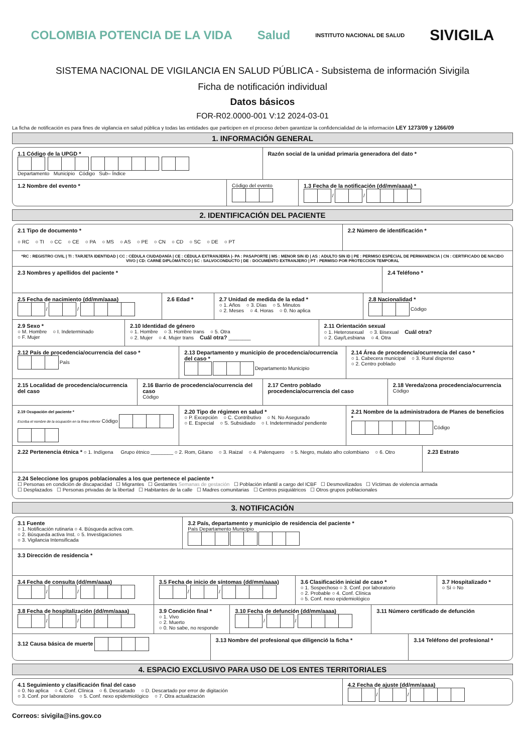COLOMBIA POTENCIA DE LA VIDA Salud INSTITUTO NACIONAL DE SALUD SIVIGILA
SISTEMA NACIONAL DE VIGILANCIA EN SALUD PÚBLICA - Subsistema de información Sivigila
Ficha de notificación individual
Datos básicos
FOR-R02.0000-001 V:12 2024-03-01
La ficha de notificación es para fines de vigilancia en salud pública y todas las entidades que participen en el proceso deben garantizar la confidencialidad de la información LEY 1273/09 y 1266/09
1. INFORMACIÓN GENERAL
1.1 Código de la UPGD *
Departamento Municipio Código Sub– Índice
Razón social de la unidad primaria generadora del dato *
1.2 Nombre del evento * Código del evento
1.3 Fecha de la notificación (dd/mm/aaaa) *
/ /
2. IDENTIFICACIÓN DEL PACIENTE
2.1 Tipo de documento *
○ RC ○ TI ○ CC ○ CE ○ PA ○ MS ○ AS ○ PE ○ CN ○ CD ○ SC ○ DE ○ PT
2.2 Número de identificación *
*RC : REGISTRO CIVIL | TI : TARJETA IDENTIDAD | CC : CÉDULA CIUDADANÍA | CE : CÉDULA EXTRANJERÍA |- PA : PASAPORTE | MS : MENOR SIN ID | AS : ADULTO SIN ID | PE : PERMISO ESPECIAL DE PERMANENCIA | CN : CERTIFICADO DE NACIDO VIVO | CD: CARNÉ DIPLOMÁTICO | SC : SALVOCONDUCTO | DE : DOCUMENTO EXTRANJERO | PT : PERMISO POR PROTECCION TEMPORAL
2.3 Nombres y apellidos del paciente *
2.4 Teléfono *
2.5 Fecha de nacimiento (dd/mm/aaaa)
/ /
2.6 Edad * 2.7 Unidad de medida de la edad *
○ 1. Años ○ 3. Días ○ 5. Minutos
○ 2. Meses ○ 4. Horas ○ 0. No aplica
2.8 Nacionalidad *
Código
2.9 Sexo *
○ M. Hombre ○ I. Indeterminado
○ F. Mujer
2.10 Identidad de género
○ 1. Hombre ○ 3. Hombre trans ○ 5. Otra
○ 2. Mujer ○ 4. Mujer trans Cuál otra? ________
2.11 Orientación sexual
○ 1. Heterosexual ○ 3. Bisexual Cuál otra?
○ 2. Gay/Lesbiana ○ 4. Otra
2.12 País de procedencia/ocurrencia del caso *
País
2.13 Departamento y municipio de procedencia/ocurrencia del caso *
Departamento Municipio
2.14 Área de procedencia/ocurrencia del caso *
○ 1. Cabecera municipal ○ 3. Rural disperso
○ 2. Centro poblado
2.15 Localidad de procedencia/ocurrencia del caso
2.16 Barrio de procedencia/ocurrencia del caso
Código
2.17 Centro poblado procedencia/ocurrencia del caso
2.18 Vereda/zona procedencia/ocurrencia
Código
2.19 Ocupación del paciente *
Escriba el nombre de la ocupación en la línea inferior Código
2.20 Tipo de régimen en salud *
○ P. Excepción ○ C. Contributivo ○ N. No Asegurado
○ E. Especial ○ S. Subsidiado ○ I. Indeterminado/ pendiente
2.21 Nombre de la administradora de Planes de beneficios *
Código
2.22 Pertenencia étnica * ○ 1. Indígena Grupo ètnico ________ ○ 2. Rom, Gitano ○ 3. Raizal ○ 4. Palenquero ○ 5. Negro, mulato afro colombiano ○ 6. Otro
2.23 Estrato
2.24 Seleccione los grupos poblacionales a los que pertenece el paciente *
☐ Personas en condición de discapacidad ☐ Migrantes ☐ Gestantes Semanas de gestación ☐ Población infantil a cargo del ICBF ☐ Desmovilizados ☐ Víctimas de violencia armada
☐ Desplazados ☐ Personas privadas de la libertad ☐ Habitantes de la calle ☐ Madres comunitarias ☐ Centros psiquiátricos ☐ Otros grupos poblacionales
3. NOTIFICACIÓN
3.1 Fuente
○ 1. Notificación rutinaria ○ 4. Búsqueda activa com.
○ 2. Búsqueda activa Inst. ○ 5. Investigaciones
○ 3. Vigilancia Intensificada
3.2 País, departamento y municipio de residencia del paciente *
País Departamento Municipio
3.3 Dirección de residencia *
3.4 Fecha de consulta (dd/mm/aaaa)
/ /
3.5 Fecha de inicio de síntomas (dd/mm/aaaa)
/ /
3.6 Clasificación inicial de caso *
○ 1. Sospechoso ○ 3. Conf. por laboratorio
○ 2. Probable ○ 4. Conf. Clínica
○ 5. Conf. nexo epidemiológico
3.7 Hospitalizado *
○ Sí ○ No
3.8 Fecha de hospitalización (dd/mm/aaaa)
/ /
3.9 Condición final *
○ 1. Vivo
○ 2. Muerto
○ 0. No sabe, no responde
3.10 Fecha de defunción (dd/mm/aaaa)
/ /
3.11 Número certificado de defunción
3.12 Causa básica de muerte 3.13 Nombre del profesional que diligenció la ficha *
3.14 Teléfono del profesional *
4. ESPACIO EXCLUSIVO PARA USO DE LOS ENTES TERRITORIALES
4.1 Seguimiento y clasificación final del caso
○ 0. No aplica ○ 4. Conf. Clínica ○ 6. Descartado ○ D. Descartado por error de digitación
○ 3. Conf. por laboratorio ○ 5. Conf. nexo epidemiológico ○ 7. Otra actualización
4.2 Fecha de ajuste (dd/mm/aaaa)
/ /
Correos: sivigila@ins.gov.co